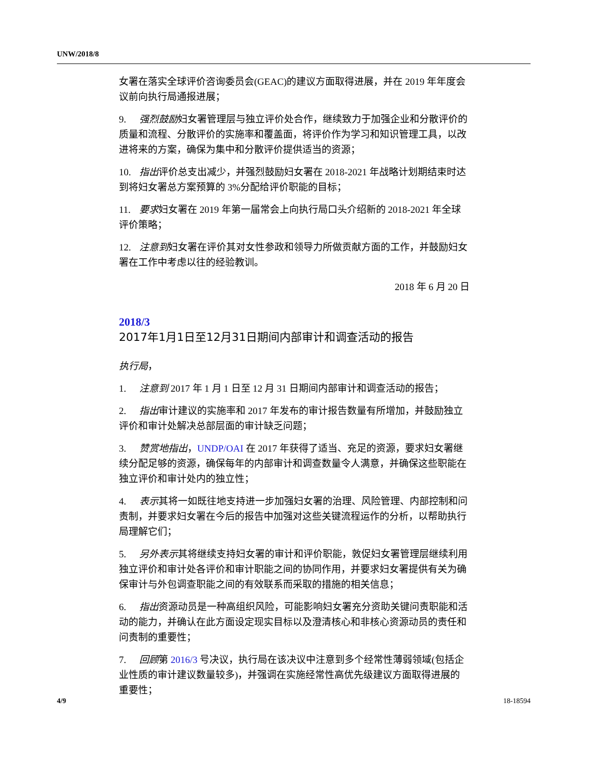UNW/2018/8
女署在落实全球评价咨询委员会(GEAC)的建议方面取得进展，并在 2019 年年度会议前向执行局通报进展；
9. 强烈鼓励妇女署管理层与独立评价处合作，继续致力于加强企业和分散评价的质量和流程、分散评价的实施率和覆盖面，将评价作为学习和知识管理工具，以改进将来的方案，确保为集中和分散评价提供适当的资源；
10. 指出评价总支出减少，并强烈鼓励妇女署在 2018-2021 年战略计划期结束时达到将妇女署总方案预算的 3%分配给评价职能的目标；
11. 要求妇女署在 2019 年第一届常会上向执行局口头介绍新的 2018-2021 年全球评价策略；
12. 注意到妇女署在评价其对女性参政和领导力所做贡献方面的工作，并鼓励妇女署在工作中考虑以往的经验教训。
2018 年 6 月 20 日
2018/3
2017年1月1日至12月31日期间内部审计和调查活动的报告
执行局，
1. 注意到 2017 年 1 月 1 日至 12 月 31 日期间内部审计和调查活动的报告；
2. 指出审计建议的实施率和 2017 年发布的审计报告数量有所增加，并鼓励独立评价和审计处解决总部层面的审计缺乏问题；
3. 赞赏地指出，UNDP/OAI 在 2017 年获得了适当、充足的资源，要求妇女署继续分配足够的资源，确保每年的内部审计和调查数量令人满意，并确保这些职能在独立评价和审计处内的独立性；
4. 表示其将一如既往地支持进一步加强妇女署的治理、风险管理、内部控制和问责制，并要求妇女署在今后的报告中加强对这些关键流程运作的分析，以帮助执行局理解它们；
5. 另外表示其将继续支持妇女署的审计和评价职能，敦促妇女署管理层继续利用独立评价和审计处各评价和审计职能之间的协同作用，并要求妇女署提供有关为确保审计与外包调查职能之间的有效联系而采取的措施的相关信息；
6. 指出资源动员是一种高组织风险，可能影响妇女署充分资助关键问责职能和活动的能力，并确认在此方面设定现实目标以及澄清核心和非核心资源动员的责任和问责制的重要性；
7. 回顾第 2016/3 号决议，执行局在该决议中注意到多个经常性薄弱领域(包括企业性质的审计建议数量较多)，并强调在实施经常性高优先级建议方面取得进展的重要性；
4/9 18-18594